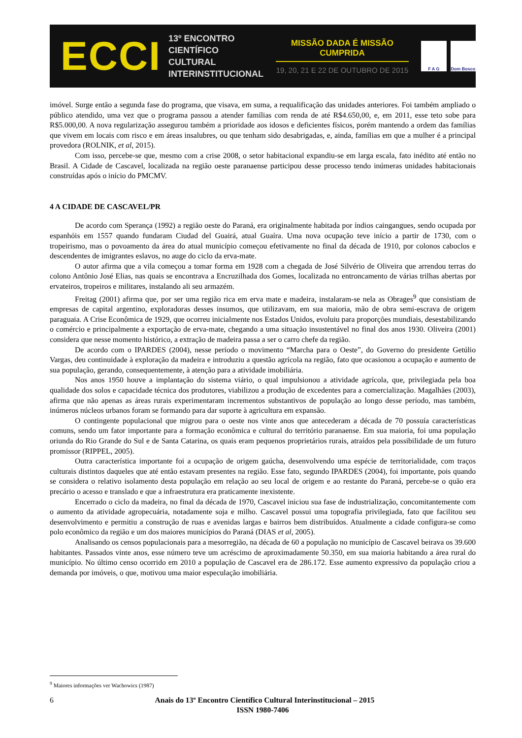ECCI
13º ENCONTRO
CIENTÍFICO CULTURAL
INTERINSTITUCIONAL
MISSÃO DADA É MISSÃO CUMPRIDA
19, 20, 21 E 22 DE OUTUBRO DE 2015
F A G Dom Bosco
imóvel. Surge então a segunda fase do programa, que visava, em suma, a requalificação das unidades anteriores. Foi também ampliado o público atendido, uma vez que o programa passou a atender famílias com renda de até R$4.650,00, e, em 2011, esse teto sobe para R$5.000,00. A nova regularização assegurou também a prioridade aos idosos e deficientes físicos, porém mantendo a ordem das famílias que vivem em locais com risco e em áreas insalubres, ou que tenham sido desabrigadas, e, ainda, famílias em que a mulher é a principal provedora (ROLNIK, et al, 2015).
Com isso, percebe-se que, mesmo com a crise 2008, o setor habitacional expandiu-se em larga escala, fato inédito até então no Brasil. A Cidade de Cascavel, localizada na região oeste paranaense participou desse processo tendo inúmeras unidades habitacionais construídas após o início do PMCMV.
4 A CIDADE DE CASCAVEL/PR
De acordo com Sperança (1992) a região oeste do Paraná, era originalmente habitada por índios caingangues, sendo ocupada por espanhóis em 1557 quando fundaram Ciudad del Guairá, atual Guaíra. Uma nova ocupação teve início a partir de 1730, com o tropeirismo, mas o povoamento da área do atual município começou efetivamente no final da década de 1910, por colonos caboclos e descendentes de imigrantes eslavos, no auge do ciclo da erva-mate.
O autor afirma que a vila começou a tomar forma em 1928 com a chegada de José Silvério de Oliveira que arrendou terras do colono Antônio José Elias, nas quais se encontrava a Encruzilhada dos Gomes, localizada no entroncamento de várias trilhas abertas por ervateiros, tropeiros e militares, instalando ali seu armazém.
Freitag (2001) afirma que, por ser uma região rica em erva mate e madeira, instalaram-se nela as Obrages<sup>9</sup> que consistiam de empresas de capital argentino, exploradoras desses insumos, que utilizavam, em sua maioria, mão de obra semi-escrava de origem paraguaia. A Crise Econômica de 1929, que ocorreu inicialmente nos Estados Unidos, evoluiu para proporções mundiais, desestabilizando o comércio e principalmente a exportação de erva-mate, chegando a uma situação insustentável no final dos anos 1930. Oliveira (2001) considera que nesse momento histórico, a extração de madeira passa a ser o carro chefe da região.
De acordo com o IPARDES (2004), nesse período o movimento “Marcha para o Oeste”, do Governo do presidente Getúlio Vargas, deu continuidade à exploração da madeira e introduziu a questão agrícola na região, fato que ocasionou a ocupação e aumento de sua população, gerando, consequentemente, à atenção para a atividade imobiliária.
Nos anos 1950 houve a implantação do sistema viário, o qual impulsionou a atividade agrícola, que, privilegiada pela boa qualidade dos solos e capacidade técnica dos produtores, viabilizou a produção de excedentes para a comercialização. Magalhães (2003), afirma que não apenas as áreas rurais experimentaram incrementos substantivos de população ao longo desse período, mas também, inúmeros núcleos urbanos foram se formando para dar suporte à agricultura em expansão.
O contingente populacional que migrou para o oeste nos vinte anos que antecederam a década de 70 possuía características comuns, sendo um fator importante para a formação econômica e cultural do território paranaense. Em sua maioria, foi uma população oriunda do Rio Grande do Sul e de Santa Catarina, os quais eram pequenos proprietários rurais, atraídos pela possibilidade de um futuro promissor (RIPPEL, 2005).
Outra característica importante foi a ocupação de origem gaúcha, desenvolvendo uma espécie de territorialidade, com traços culturais distintos daqueles que até então estavam presentes na região. Esse fato, segundo IPARDES (2004), foi importante, pois quando se considera o relativo isolamento desta população em relação ao seu local de origem e ao restante do Paraná, percebe-se o quão era precário o acesso e translado e que a infraestrutura era praticamente inexistente.
Encerrado o ciclo da madeira, no final da década de 1970, Cascavel iniciou sua fase de industrialização, concomitantemente com o aumento da atividade agropecuária, notadamente soja e milho. Cascavel possui uma topografia privilegiada, fato que facilitou seu desenvolvimento e permitiu a construção de ruas e avenidas largas e bairros bem distribuídos. Atualmente a cidade configura-se como polo econômico da região e um dos maiores municípios do Paraná (DIAS et al, 2005).
Analisando os censos populacionais para a mesorregião, na década de 60 a população no município de Cascavel beirava os 39.600 habitantes. Passados vinte anos, esse número teve um acréscimo de aproximadamente 50.350, em sua maioria habitando a área rural do município. No último censo ocorrido em 2010 a população de Cascavel era de 286.172. Esse aumento expressivo da população criou a demanda por imóveis, o que, motivou uma maior especulação imobiliária.
<sup>9</sup> Maiores informações ver Wachowics (1987)
6
Anais do 13º Encontro Científico Cultural Interinstitucional – 2015
ISSN 1980-7406